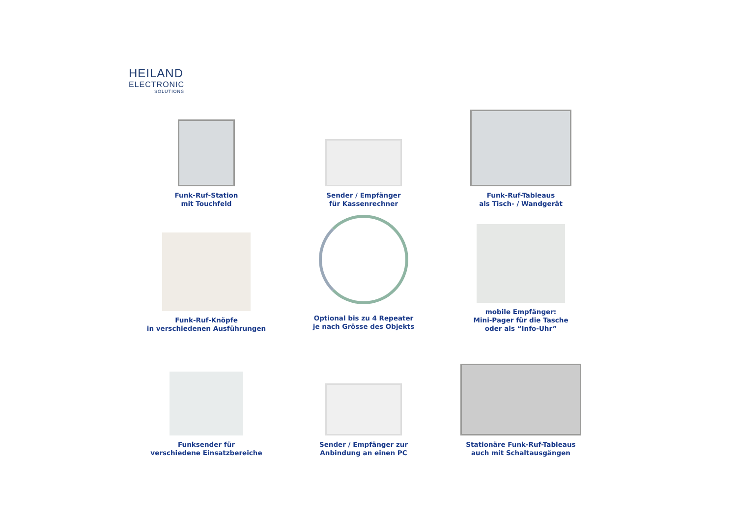HEILAND
ELECTRONIC
SOLUTIONS
Funk-Ruf-Station
mit Touchfeld
Sender / Empfänger
für Kassenrechner
Funk-Ruf-Tableaus
als Tisch- / Wandgerät
Funk-Ruf-Knöpfe
in verschiedenen Ausführungen
Optional bis zu 4 Repeater
je nach Grösse des Objekts
mobile Empfänger:
Mini-Pager für die Tasche
oder als “Info-Uhr”
Funksender für
verschiedene Einsatzbereiche
Sender / Empfänger zur
Anbindung an einen PC
Stationäre Funk-Ruf-Tableaus
auch mit Schaltausgängen